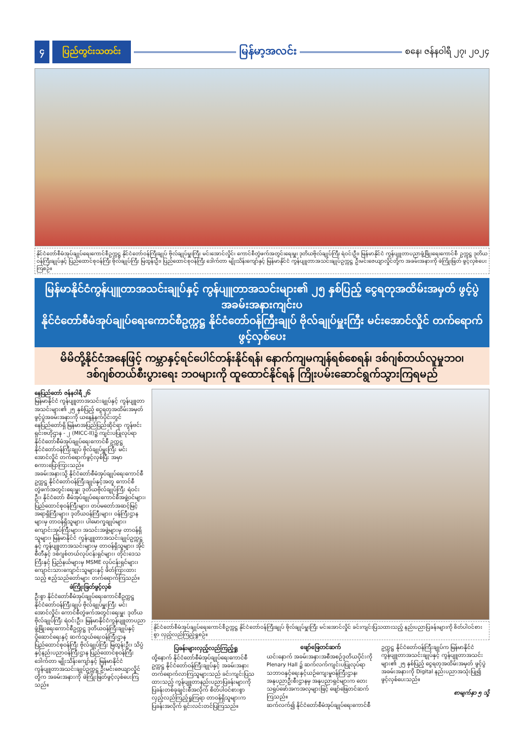၄ ပြည်တွင်းသတင်း
မြန်မာ့အလင်း
စနေ၊ ဇန်နဝါရီ ၂၇၊ ၂၀၂၄
နိုင်ငံတော်စီမံအုပ်ချုပ်ရေးကောင်စီဥက္ကဋ္ဌ နိုင်ငံတော်ဝန်ကြီးချုပ် ဗိုလ်ချုပ်မှူးကြီး မင်းအောင်လှိုင်၊ ကောင်စီတွဲဖက်အတွင်းရေးမှူး ဒုတိယဗိုလ်ချုပ်ကြီး ရဲဝင်းဦး၊ မြန်မာနိုင်ငံ ကွန်ပျူတာပညာဖွံ့ဖြိုးရေးကောင်စီ ဥက္ကဋ္ဌ ဒုတိယဝန်ကြီးချုပ်နှင့် ပြည်ထောင်စုဝန်ကြီး ဗိုလ်ချုပ်ကြီး မြထွန်းဦး၊ ပြည်ထောင်စုဝန်ကြီး ဒေါက်တာ မျိုးသိန်းကျော်နှင့် မြန်မာနိုင်ငံ ကွန်ပျူတာအသင်းချုပ်ဥက္ကဋ္ဌ ဦးမင်းဇေယျာလှိုင်တို့က အခမ်းအနားကို ဖဲကြိုးဖြတ် ဖွင့်လှစ်ပေးကြစဉ်။
မြန်မာနိုင်ငံကွန်ပျူတာအသင်းချုပ်နှင့် ကွန်ပျူတာအသင်းများ၏ ၂၅ နှစ်ပြည့် ငွေရတုအထိမ်းအမှတ် ဖွင့်ပွဲအခမ်းအနားကျင်းပ
နိုင်ငံတော်စီမံအုပ်ချုပ်ရေးကောင်စီဥက္ကဋ္ဌ နိုင်ငံတော်ဝန်ကြီးချုပ် ဗိုလ်ချုပ်မှူးကြီး မင်းအောင်လှိုင် တက်ရောက်ဖွင့်လှစ်ပေး
မိမိတို့နိုင်ငံအနေဖြင့် ကမ္ဘာနှင့်ရင်ပေါင်တန်းနိုင်ရန်၊ နောက်ကျမကျန်ရစ်စေရန်၊ ဒစ်ဂျစ်တယ်လူမှုဘဝ၊
ဒစ်ဂျစ်တယ်စီးပွားရေး ဘဝများကို ထူထောင်နိုင်ရန် ကြိုးပမ်းဆောင်ရွက်သွားကြရမည်
နေပြည်တော် ဇန်နဝါရီ ၂၆
မြန်မာနိုင်ငံ ကွန်ပျူတာအသင်းချုပ်နှင့် ကွန်ပျူတာအသင်းများ၏ ၂၅ နှစ်ပြည့် ငွေရတုအထိမ်းအမှတ် ဖွင့်ပွဲအခမ်းအနားကို ယနေ့နံနက်ပိုင်းတွင် နေပြည်တော်ရှိ မြန်မာအပြည်ပြည်ဆိုင်ရာ ကွန်ဗင်းရှင်းဗဟိုဌာန - ၂ (MICC-II)၌ ကျင်းပပြုလုပ်ရာ နိုင်ငံတော်စီမံအုပ်ချုပ်ရေးကောင်စီ ဥက္ကဋ္ဌ နိုင်ငံတော်ဝန်ကြီးချုပ် ဗိုလ်ချုပ်မှူးကြီး မင်းအောင်လှိုင် တက်ရောက်ဖွင့်လှစ်ပြီး အမှာစကားပြောကြားသည်။
အခမ်းအနားသို့ နိုင်ငံတော်စီမံအုပ်ချုပ်ရေးကောင်စီဥက္ကဋ္ဌ နိုင်ငံတော်ဝန်ကြီးချုပ်နှင့်အတူ ကောင်စီတွဲဖက်အတွင်းရေးမှူး ဒုတိယဗိုလ်ချုပ်ကြီး ရဲဝင်းဦး၊ နိုင်ငံတော် စီမံအုပ်ချုပ်ရေးကောင်စီအဖွဲ့ဝင်များ၊ ပြည်ထောင်စုဝန်ကြီးများ၊ တပ်မတော်အဆင့်မြင့်အရာရှိကြီးများ၊ ဒုတိယဝန်ကြီးများ၊ ဝန်ကြီးဌာနများမှ တာဝန်ရှိသူများ၊ ပါမောက္ခချုပ်များ၊ ကျောင်းအုပ်ကြီးများ၊ အသင်းအဖွဲ့များမှ တာဝန်ရှိသူများ၊ မြန်မာနိုင်ငံ ကွန်ပျူတာအသင်းချုပ်ဥက္ကဋ္ဌနှင့် ကွန်ပျူတာအသင်းများမှ တာဝန်ရှိသူများ၊ အိုင်စီတီနှင့် ဒစ်ဂျစ်တယ်လုပ်ငန်းရှင်များ၊ တိုင်းဒေသကြီးနှင့် ပြည်နယ်များမှ MSME လုပ်ငန်းရှင်များ၊ ကျောင်းသားကျောင်းသူများနှင့် ဖိတ်ကြားထားသည့် ဧည့်သည်တော်များ တက်ရောက်ကြသည်။
ဖဲကြိုးဖြတ်ဖွင့်လှစ်
ဦးစွာ နိုင်ငံတော်စီမံအုပ်ချုပ်ရေးကောင်စီဥက္ကဋ္ဌ နိုင်ငံတော်ဝန်ကြီးချုပ် ဗိုလ်ချုပ်မှူးကြီး မင်းအောင်လှိုင်၊ ကောင်စီတွဲဖက်အတွင်းရေးမှူး ဒုတိယဗိုလ်ချုပ်ကြီး ရဲဝင်းဦး၊ မြန်မာနိုင်ငံကွန်ပျူတာပညာဖွံ့ဖြိုးရေးကောင်စီဥက္ကဋ္ဌ ဒုတိယဝန်ကြီးချုပ်နှင့် ပို့ဆောင်ရေးနှင့် ဆက်သွယ်ရေးဝန်ကြီးဌာန ပြည်ထောင်စုဝန်ကြီး ဗိုလ်ချုပ်ကြီး မြထွန်းဦး၊ သိပ္ပံနှင့်နည်းပညာဝန်ကြီးဌာန ပြည်ထောင်စုဝန်ကြီး ဒေါက်တာ မျိုးသိန်းကျော်နှင့် မြန်မာနိုင်ငံကွန်ပျူတာအသင်းချုပ်ဥက္ကဋ္ဌ ဦးမင်းဇေယျာလှိုင်တို့က အခမ်းအနားကို ဖဲကြိုးဖြတ်ဖွင့်လှစ်ပေးကြသည်။
နိုင်ငံတော်စီမံအုပ်ချုပ်ရေးကောင်စီဥက္ကဋ္ဌ နိုင်ငံတော်ဝန်ကြီးချုပ် ဗိုလ်ချုပ်မှူးကြီး မင်းအောင်လှိုင် ခင်းကျင်းပြသထားသည့် နည်းပညာပြခန်းများကို စိတ်ပါဝင်စားစွာ လှည့်လည်ကြည့်ရှုစဉ်။
ပြခန်းများလှည့်လည်ကြည့်ရှု
ထို့နောက် နိုင်ငံတော်စီမံအုပ်ချုပ်ရေးကောင်စီဥက္ကဋ္ဌ နိုင်ငံတော်ဝန်ကြီးချုပ်နှင့် အခမ်းအနားတက်ရောက်လာကြသူများသည် ခင်းကျင်းပြသထားသည့် ကွန်ပျူတာနည်းပညာပြခန်းများကို ပြခန်းတစ်ခုချင်းစီအလိုက် စိတ်ပါဝင်စားစွာ လှည့်လည်ကြည့်ရှုကြရာ တာဝန်ရှိသူများက ပြခန်းအလိုက် ရှင်းလင်းတင်ပြကြသည်။
ဖျော်ဖြေတင်ဆက်
ယင်းနောက် အခမ်းအနားအစီအစဉ်ဒုတိယပိုင်းကို Plenary Hall ၌ ဆက်လက်ကျင်းပပြုလုပ်ရာ သဘာဝနှင့်ရေးနှင့်ယဉ်ကျေးမှုဝန်ကြီးဌာန၊ အနုပညာဦးစီးဌာနမှ အနုပညာရှင်များက တေးသရုပ်ဖော်အကအလှများဖြင့် ဖျော်ဖြေတင်ဆက်ကြသည်။
ဆက်လက်၍ နိုင်ငံတော်စီမံအုပ်ချုပ်ရေးကောင်စီဥက္ကဋ္ဌ နိုင်ငံတော်ဝန်ကြီးချုပ်က မြန်မာနိုင်ငံကွန်ပျူတာအသင်းချုပ်နှင့် ကွန်ပျူတာအသင်းများ၏ ၂၅ နှစ်ပြည့် ငွေရတုအထိမ်းအမှတ် ဖွင့်ပွဲအခမ်းအနားကို Digital နည်းပညာအသုံးပြု၍ ဖွင့်လှစ်ပေးသည်။
စာမျက်နှာ ၅ သို့